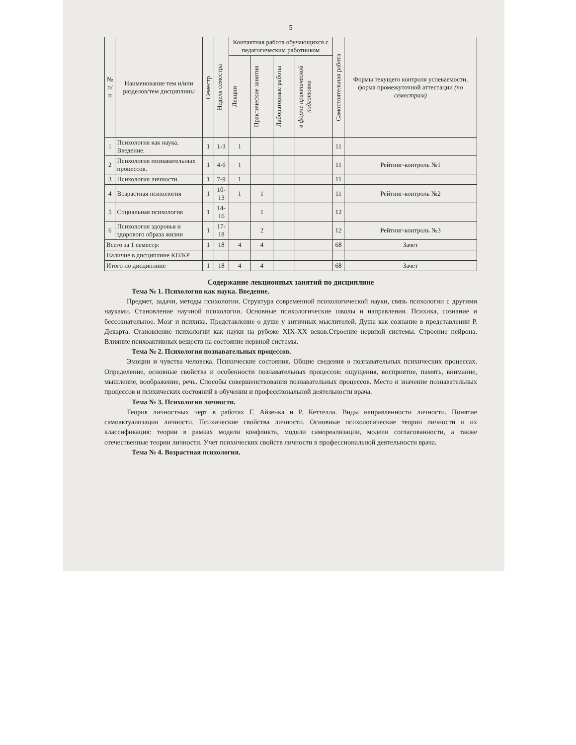5
| № п/п | Наименование тем и/или разделов/тем дисциплины | Семестр | Неделя семестра | Контактная работа обучающихся с педагогическим работником | | | | Самостоятельная работа | Формы текущего контроля успеваемости, форма промежуточной аттестации (по семестрам) |
| --- | --- | --- | --- | --- | --- | --- | --- | --- | --- |
| | | | | Лекции | Практические занятия | Лабораторные работы | в форме практической подготовки | | |
| 1 | Психология как наука. Введение. | 1 | 1-3 | 1 | | | | 11 | |
| 2 | Психология познавательных процессов. | 1 | 4-6 | 1 | | | | 11 | Рейтинг-контроль №1 |
| 3 | Психология личности. | 1 | 7-9 | 1 | | | | 11 | |
| 4 | Возрастная психология | 1 | 10-13 | 1 | 1 | | | 11 | Рейтинг-контроль №2 |
| 5 | Социальная психология | 1 | 14-16 | | 1 | | | 12 | |
| 6 | Психология здоровья и здорового образа жизни | 1 | 17-18 | | 2 | | | 12 | Рейтинг-контроль №3 |
| Всего за 1 семестр: | | 1 | 18 | 4 | 4 | | | 68 | Зачет |
| Наличие в дисциплине КП/КР | | | | | | | | | |
| Итого по дисциплине | | 1 | 18 | 4 | 4 | | | 68 | Зачет |
Содержание лекционных занятий по дисциплине
Тема № 1. Психология как наука. Введение.
Предмет, задачи, методы психологии. Структура современной психологической науки, связь психологии с другими науками. Становление научной психологии. Основные психологические школы и направления. Психика, сознание и бессознательное. Мозг и психика. Представление о душе у античных мыслителей. Душа как сознание в представлении Р. Декарта. Становление психологии как науки на рубеже XIX-XX веков.Строение нервной системы. Строение нейрона. Влияние психоактивных веществ на состояние нервной системы.
Тема № 2. Психология познавательных процессов.
Эмоции и чувства человека. Психические состояния. Общие сведения о познавательных психических процессах. Определение, основные свойства и особенности познавательных процессов: ощущения, восприятие, память, внимание, мышление, воображение, речь. Способы совершенствования познавательных процессов. Место и значение познавательных процессов и психических состояний в обучении и профессиональной деятельности врача.
Тема № 3. Психология личности.
Теория личностных черт в работах Г. Айзенка и Р. Кеттелла. Виды направленности личности. Понятие самоактуализации личности. Психические свойства личности. Основные психологические теории личности и их классификация: теории в рамках модели конфликта, модели самореализации, модели согласованности, а также отечественные теории личности. Учет психических свойств личности в профессиональной деятельности врача.
Тема № 4. Возрастная психология.